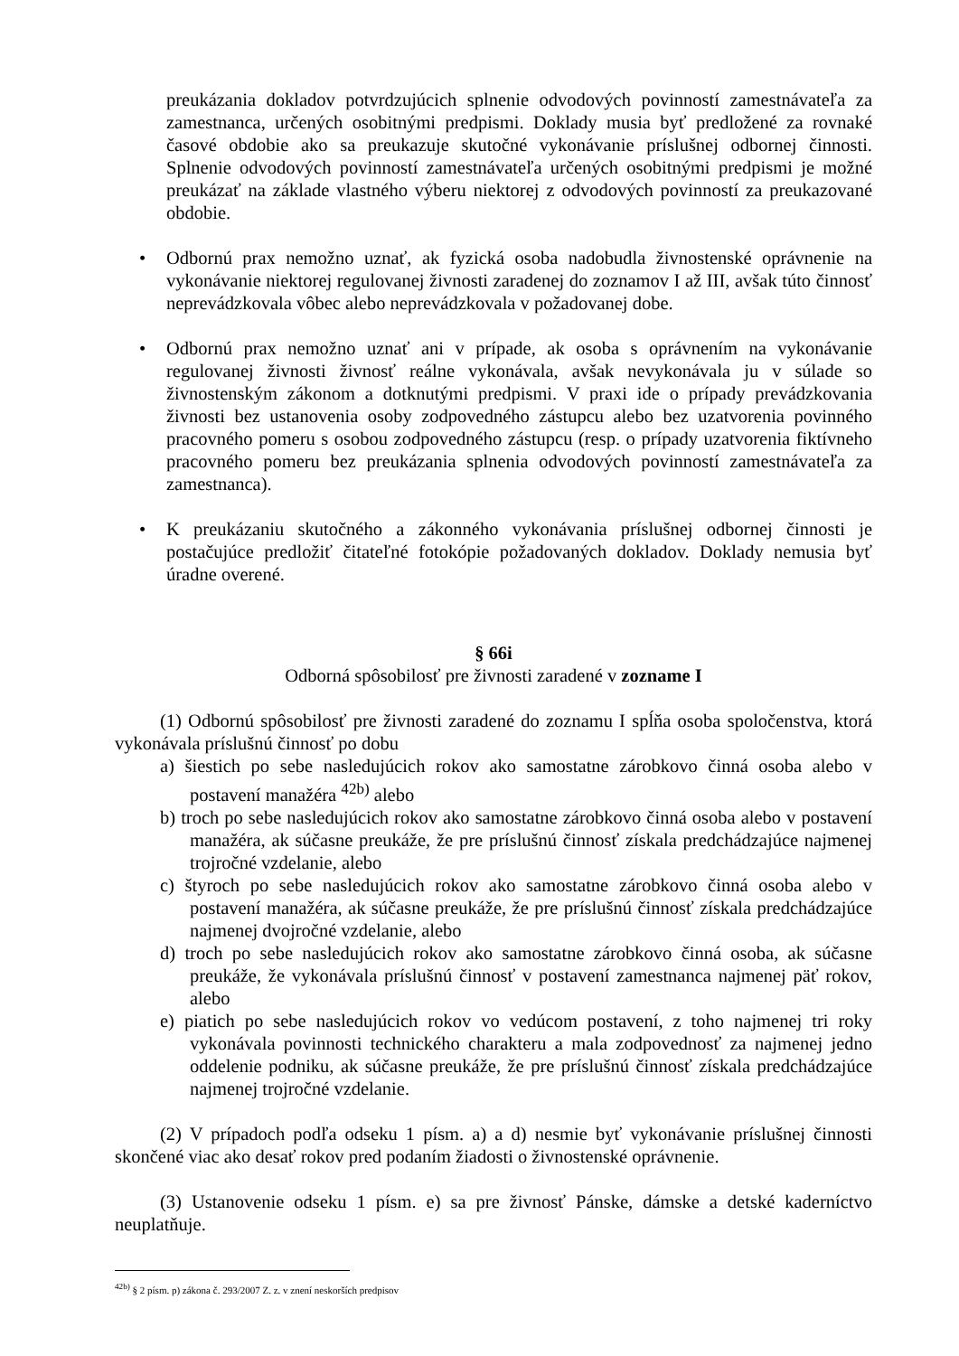preukázania dokladov potvrdzujúcich splnenie odvodových povinností zamestnávateľa za zamestnanca, určených osobitnými predpismi. Doklady musia byť predložené za rovnaké časové obdobie ako sa preukazuje skutočné vykonávanie príslušnej odbornej činnosti. Splnenie odvodových povinností zamestnávateľa určených osobitnými predpismi je možné preukázať na základe vlastného výberu niektorej z odvodových povinností za preukazované obdobie.
• Odbornú prax nemožno uznať, ak fyzická osoba nadobudla živnostenské oprávnenie na vykonávanie niektorej regulovanej živnosti zaradenej do zoznamov I až III, avšak túto činnosť neprevádzkovala vôbec alebo neprevádzkovala v požadovanej dobe.
• Odbornú prax nemožno uznať ani v prípade, ak osoba s oprávnením na vykonávanie regulovanej živnosti živnosť reálne vykonávala, avšak nevykonávala ju v súlade so živnostenským zákonom a dotknutými predpismi. V praxi ide o prípady prevádzkovania živnosti bez ustanovenia osoby zodpovedného zástupcu alebo bez uzatvorenia povinného pracovného pomeru s osobou zodpovedného zástupcu (resp. o prípady uzatvorenia fiktívneho pracovného pomeru bez preukázania splnenia odvodových povinností zamestnávateľa za zamestnanca).
• K preukázaniu skutočného a zákonného vykonávania príslušnej odbornej činnosti je postačujúce predložiť čitateľné fotokópie požadovaných dokladov. Doklady nemusia byť úradne overené.
§ 66i
Odborná spôsobilosť pre živnosti zaradené v zozname I
(1) Odbornú spôsobilosť pre živnosti zaradené do zoznamu I spĺňa osoba spoločenstva, ktorá vykonávala príslušnú činnosť po dobu
a) šiestich po sebe nasledujúcich rokov ako samostatne zárobkovo činná osoba alebo v postavení manažéra <sup>42b)</sup> alebo
b) troch po sebe nasledujúcich rokov ako samostatne zárobkovo činná osoba alebo v postavení manažéra, ak súčasne preukáže, že pre príslušnú činnosť získala predchádzajúce najmenej trojročné vzdelanie, alebo
c) štyroch po sebe nasledujúcich rokov ako samostatne zárobkovo činná osoba alebo v postavení manažéra, ak súčasne preukáže, že pre príslušnú činnosť získala predchádzajúce najmenej dvojročné vzdelanie, alebo
d) troch po sebe nasledujúcich rokov ako samostatne zárobkovo činná osoba, ak súčasne preukáže, že vykonávala príslušnú činnosť v postavení zamestnanca najmenej päť rokov, alebo
e) piatich po sebe nasledujúcich rokov vo vedúcom postavení, z toho najmenej tri roky vykonávala povinnosti technického charakteru a mala zodpovednosť za najmenej jedno oddelenie podniku, ak súčasne preukáže, že pre príslušnú činnosť získala predchádzajúce najmenej trojročné vzdelanie.
(2) V prípadoch podľa odseku 1 písm. a) a d) nesmie byť vykonávanie príslušnej činnosti skončené viac ako desať rokov pred podaním žiadosti o živnostenské oprávnenie.
(3) Ustanovenie odseku 1 písm. e) sa pre živnosť Pánske, dámske a detské kaderníctvo neuplatňuje.
<sup>42b)</sup> § 2 písm. p) zákona č. 293/2007 Z. z. v znení neskorších predpisov